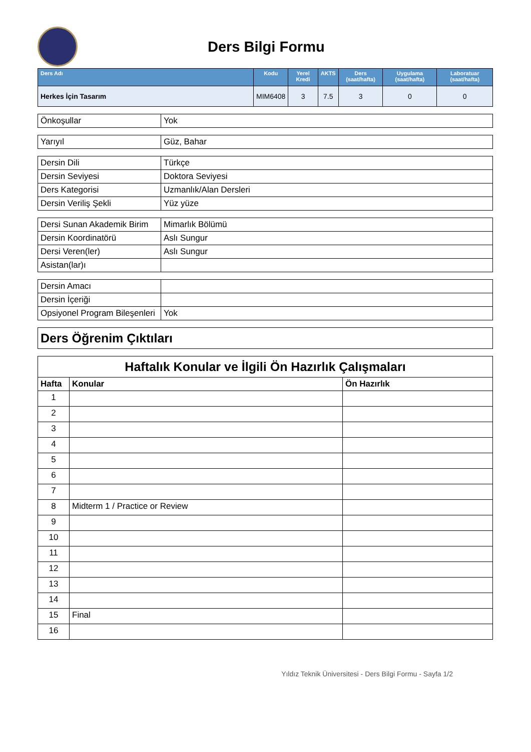Ders Bilgi Formu
| Ders Adı | Kodu | Yerel Kredi | AKTS | Ders (saat/hafta) | Uygulama (saat/hafta) | Laboratuar (saat/hafta) |
| --- | --- | --- | --- | --- | --- | --- |
| Herkes İçin Tasarım | MIM6408 | 3 | 7.5 | 3 | 0 | 0 |
| Önkoşullar | Yok |
| Yarıyıl | Güz, Bahar |
| Dersin Dili | Türkçe |
| Dersin Seviyesi | Doktora Seviyesi |
| Ders Kategorisi | Uzmanlık/Alan Dersleri |
| Dersin Veriliş Şekli | Yüz yüze |
| Dersi Sunan Akademik Birim | Mimarlık Bölümü |
| Dersin Koordinatörü | Aslı Sungur |
| Dersi Veren(ler) | Aslı Sungur |
| Asistan(lar)ı | |
| Dersin Amacı | |
| Dersin İçeriği | |
| Opsiyonel Program Bileşenleri | Yok |
| Ders Öğrenim Çıktıları |
| Haftalık Konular ve İlgili Ön Hazırlık Çalışmaları | | |
| Hafta | Konular | Ön Hazırlık |
| 1 | | |
| 2 | | |
| 3 | | |
| 4 | | |
| 5 | | |
| 6 | | |
| 7 | | |
| 8 | Midterm 1 / Practice or Review | |
| 9 | | |
| 10 | | |
| 11 | | |
| 12 | | |
| 13 | | |
| 14 | | |
| 15 | Final | |
| 16 | | |
Yıldız Teknik Üniversitesi - Ders Bilgi Formu - Sayfa 1/2